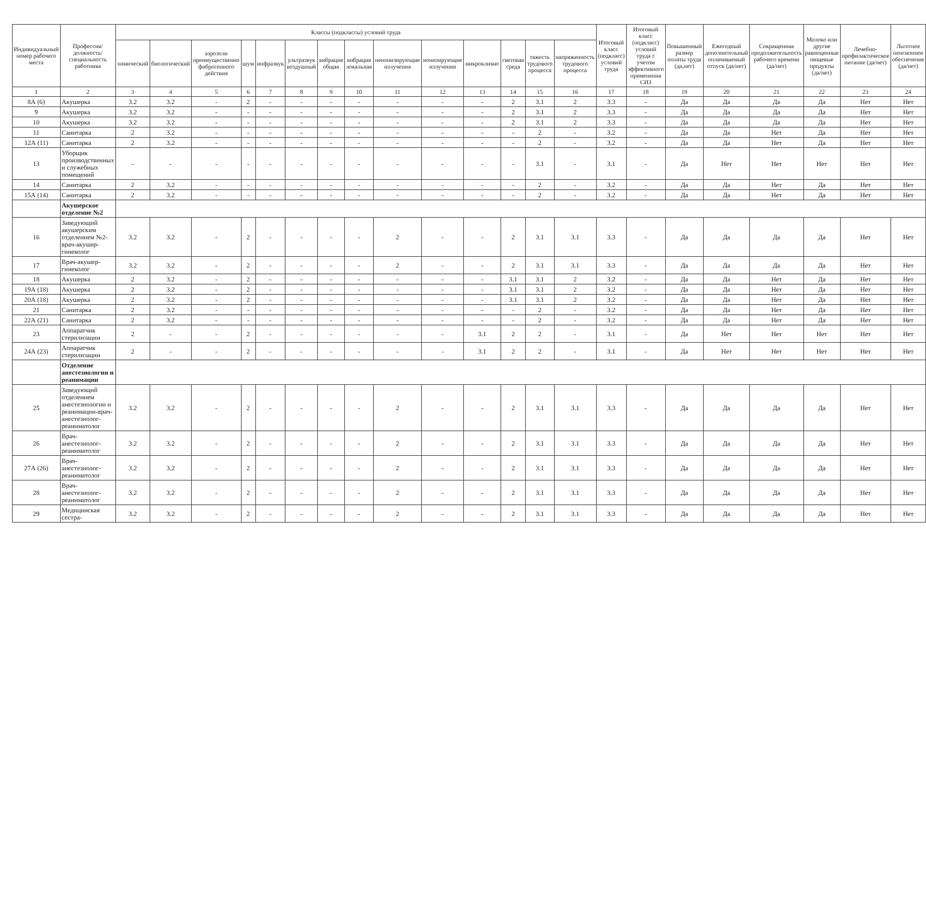| Индивидуальный номер рабочего места | Профессия/ должность/ специальность работника | Классы (подклассы) условий труда | | | | | | | | | | | | | | Итоговый класс (подкласс) условий труда | Итоговый класс (подкласс) условий труда с учетом эффективного применения СИЗ | Повышенный размер оплаты труда (да,нет) | Ежегодный дополнительный оплачиваемый отпуск (да/нет) | Сокращенная продолжительность рабочего времени (да/нет) | Молоко или другие равноценные пищевые продукты (да/нет) | Лечебно-профилактическое питание (да/нет) | Льготное пенсионное обеспечение (да/нет) |
| --- | --- | --- | --- | --- | --- | --- | --- | --- | --- | --- | --- | --- | --- | --- | --- | --- | --- | --- | --- | --- | --- | --- | --- |
| | | химический | биологический | аэрозоли преимущественно фиброгенного действия | шум | инфразвук | ультразвук воздушный | вибрация общая | вибрация локальная | неионизирующие излучения | ионизирующие излучения | микроклимат | световая среда | тяжесть трудового процесса | напряженность трудового процесса | | | | | | | | |
| 1 | 2 | 3 | 4 | 5 | 6 | 7 | 8 | 9 | 10 | 11 | 12 | 13 | 14 | 15 | 16 | 17 | 18 | 19 | 20 | 21 | 22 | 23 | 24 |
| 8А (6) | Акушерка | 3.2 | 3.2 | - | 2 | - | - | - | - | - | - | - | 2 | 3.1 | 2 | 3.3 | - | Да | Да | Да | Да | Нет | Нет |
| 9 | Акушерка | 3.2 | 3.2 | - | - | - | - | - | - | - | - | - | 2 | 3.1 | 2 | 3.3 | - | Да | Да | Да | Да | Нет | Нет |
| 10 | Акушерка | 3.2 | 3.2 | - | - | - | - | - | - | - | - | - | 2 | 3.1 | 2 | 3.3 | - | Да | Да | Да | Да | Нет | Нет |
| 11 | Санитарка | 2 | 3.2 | - | - | - | - | - | - | - | - | - | - | 2 | - | 3.2 | - | Да | Да | Нет | Да | Нет | Нет |
| 12А (11) | Санитарка | 2 | 3.2 | - | - | - | - | - | - | - | - | - | - | 2 | - | 3.2 | - | Да | Да | Нет | Да | Нет | Нет |
| 13 | Уборщик производственных и служебных помещений | - | - | - | - | - | - | - | - | - | - | - | - | 3.1 | - | 3.1 | - | Да | Нет | Нет | Нет | Нет | Нет |
| 14 | Санитарка | 2 | 3.2 | - | - | - | - | - | - | - | - | - | - | 2 | - | 3.2 | - | Да | Да | Нет | Да | Нет | Нет |
| 15А (14) | Санитарка | 2 | 3.2 | - | - | - | - | - | - | - | - | - | - | 2 | - | 3.2 | - | Да | Да | Нет | Да | Нет | Нет |
| | Акушерское отделение №2 | | | | | | | | | | | | | | | | | | | | | | |
| 16 | Заведующий акушерским отделением №2-врач-акушер-гинеколог | 3.2 | 3.2 | - | 2 | - | - | - | - | 2 | - | - | 2 | 3.1 | 3.1 | 3.3 | - | Да | Да | Да | Да | Нет | Нет |
| 17 | Врач-акушер-гинеколог | 3.2 | 3.2 | - | 2 | - | - | - | - | 2 | - | - | 2 | 3.1 | 3.1 | 3.3 | - | Да | Да | Да | Да | Нет | Нет |
| 18 | Акушерка | 2 | 3.2 | - | 2 | - | - | - | - | - | - | - | 3.1 | 3.1 | 2 | 3.2 | - | Да | Да | Нет | Да | Нет | Нет |
| 19А (18) | Акушерка | 2 | 3.2 | - | 2 | - | - | - | - | - | - | - | 3.1 | 3.1 | 2 | 3.2 | - | Да | Да | Нет | Да | Нет | Нет |
| 20А (18) | Акушерка | 2 | 3.2 | - | 2 | - | - | - | - | - | - | - | 3.1 | 3.1 | 2 | 3.2 | - | Да | Да | Нет | Да | Нет | Нет |
| 21 | Санитарка | 2 | 3.2 | - | - | - | - | - | - | - | - | - | - | 2 | - | 3.2 | - | Да | Да | Нет | Да | Нет | Нет |
| 22А (21) | Санитарка | 2 | 3.2 | - | - | - | - | - | - | - | - | - | - | 2 | - | 3.2 | - | Да | Да | Нет | Да | Нет | Нет |
| 23 | Аппаратчик стерилизации | 2 | - | - | 2 | - | - | - | - | - | - | 3.1 | 2 | 2 | - | 3.1 | - | Да | Нет | Нет | Нет | Нет | Нет |
| 24А (23) | Аппаратчик стерилизации | 2 | - | - | 2 | - | - | - | - | - | - | 3.1 | 2 | 2 | - | 3.1 | - | Да | Нет | Нет | Нет | Нет | Нет |
| | Отделение анестезиологии и реанимации | | | | | | | | | | | | | | | | | | | | | | |
| 25 | Заведующий отделением анестезиологии и реанимации-врач-анестезиолог-реаниматолог | 3.2 | 3.2 | - | 2 | - | - | - | - | 2 | - | - | 2 | 3.1 | 3.1 | 3.3 | - | Да | Да | Да | Да | Нет | Нет |
| 26 | Врач-анестезиолог-реаниматолог | 3.2 | 3.2 | - | 2 | - | - | - | - | 2 | - | - | 2 | 3.1 | 3.1 | 3.3 | - | Да | Да | Да | Да | Нет | Нет |
| 27А (26) | Врач-анестезиолог-реаниматолог | 3.2 | 3.2 | - | 2 | - | - | - | - | 2 | - | - | 2 | 3.1 | 3.1 | 3.3 | - | Да | Да | Да | Да | Нет | Нет |
| 28 | Врач-анестезиолог-реаниматолог | 3.2 | 3.2 | - | 2 | - | - | - | - | 2 | - | - | 2 | 3.1 | 3.1 | 3.3 | - | Да | Да | Да | Да | Нет | Нет |
| 29 | Медицинская сестра- | 3.2 | 3.2 | - | 2 | - | - | - | - | 2 | - | - | 2 | 3.1 | 3.1 | 3.3 | - | Да | Да | Да | Да | Нет | Нет |